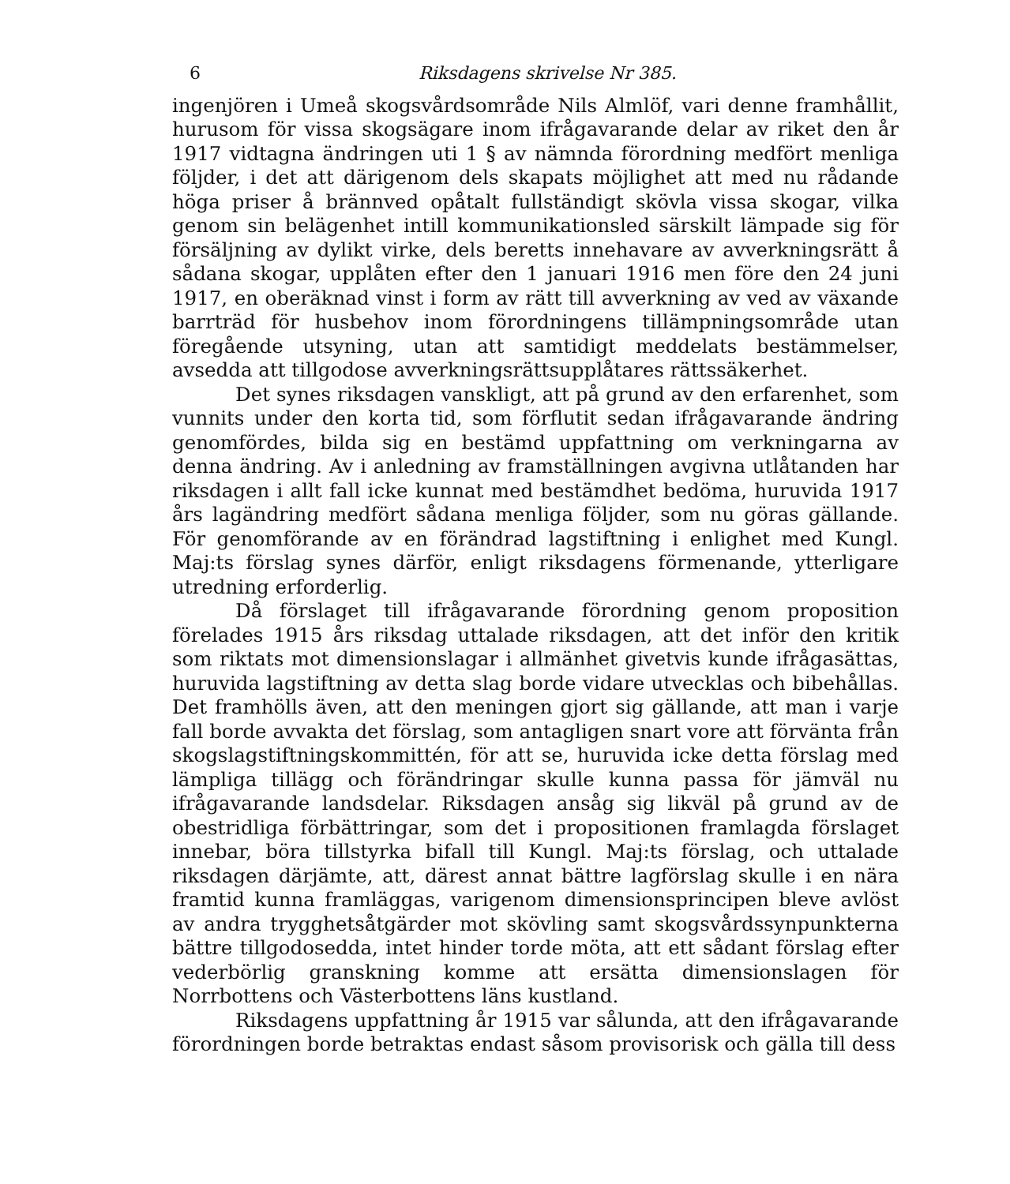6 Riksdagens skrivelse Nr 385.
ingenjören i Umeå skogsvårdsområde Nils Almlöf, vari denne framhållit, hurusom för vissa skogsägare inom ifrågavarande delar av riket den år 1917 vidtagna ändringen uti 1 § av nämnda förordning medfört menliga följder, i det att därigenom dels skapats möjlighet att med nu rådande höga priser å brännved opåtalt fullständigt skövla vissa skogar, vilka genom sin belägenhet intill kommunikationsled särskilt lämpade sig för försäljning av dylikt virke, dels beretts innehavare av avverkningsrätt å sådana skogar, upplåten efter den 1 januari 1916 men före den 24 juni 1917, en oberäknad vinst i form av rätt till avverkning av ved av växande barrträd för husbehov inom förordningens tillämpningsområde utan föregående utsyning, utan att samtidigt meddelats bestämmelser, avsedda att tillgodose avverkningsrättsupplåtares rättssäkerhet.
Det synes riksdagen vanskligt, att på grund av den erfarenhet, som vunnits under den korta tid, som förflutit sedan ifrågavarande ändring genomfördes, bilda sig en bestämd uppfattning om verkningarna av denna ändring. Av i anledning av framställningen avgivna utlåtanden har riksdagen i allt fall icke kunnat med bestämdhet bedöma, huruvida 1917 års lagändring medfört sådana menliga följder, som nu göras gällande. För genomförande av en förändrad lagstiftning i enlighet med Kungl. Maj:ts förslag synes därför, enligt riksdagens förmenande, ytterligare utredning erforderlig.
Då förslaget till ifrågavarande förordning genom proposition förelades 1915 års riksdag uttalade riksdagen, att det inför den kritik som riktats mot dimensionslagar i allmänhet givetvis kunde ifrågasättas, huruvida lagstiftning av detta slag borde vidare utvecklas och bibehållas. Det framhölls även, att den meningen gjort sig gällande, att man i varje fall borde avvakta det förslag, som antagligen snart vore att förvänta från skogslagstiftningskommittén, för att se, huruvida icke detta förslag med lämpliga tillägg och förändringar skulle kunna passa för jämväl nu ifrågavarande landsdelar. Riksdagen ansåg sig likväl på grund av de obestridliga förbättringar, som det i propositionen framlagda förslaget innebar, böra tillstyrka bifall till Kungl. Maj:ts förslag, och uttalade riksdagen därjämte, att, därest annat bättre lagförslag skulle i en nära framtid kunna framläggas, varigenom dimensionsprincipen bleve avlöst av andra trygghetsåtgärder mot skövling samt skogsvårdssynpunkterna bättre tillgodosedda, intet hinder torde möta, att ett sådant förslag efter vederbörlig granskning komme att ersätta dimensionslagen för Norrbottens och Västerbottens läns kustland.
Riksdagens uppfattning år 1915 var sålunda, att den ifrågavarande förordningen borde betraktas endast såsom provisorisk och gälla till dess